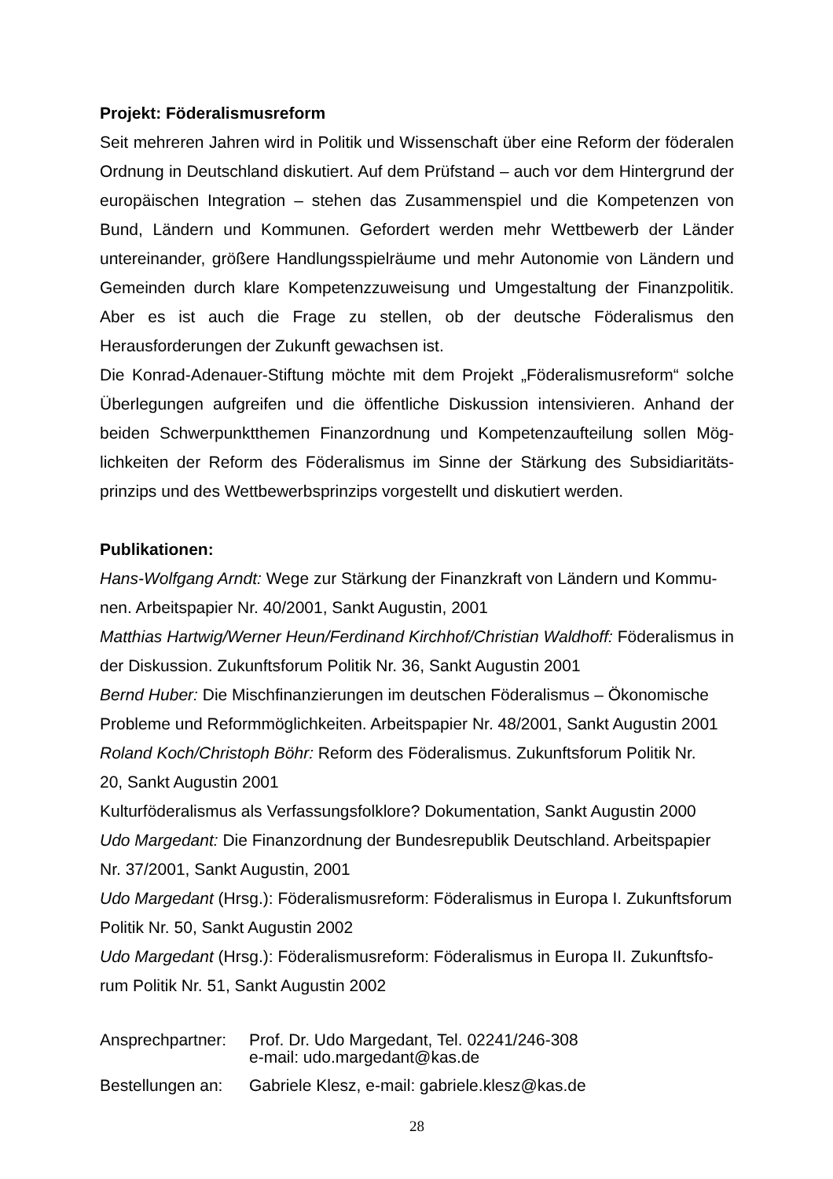Projekt: Föderalismusreform
Seit mehreren Jahren wird in Politik und Wissenschaft über eine Reform der födera­len Ordnung in Deutschland diskutiert. Auf dem Prüfstand – auch vor dem Hinter­grund der europäischen Integration – stehen das Zusammenspiel und die Kompe­tenzen von Bund, Ländern und Kommunen. Gefordert werden mehr Wettbewerb der Länder untereinander, größere Handlungsspielräume und mehr Autonomie von Län­dern und Gemeinden durch klare Kompetenzzuweisung und Umgestaltung der Fi­nanzpolitik. Aber es ist auch die Frage zu stellen, ob der deutsche Föderalismus den Herausforderungen der Zukunft gewachsen ist.
Die Konrad-Adenauer-Stiftung möchte mit dem Projekt „Föderalismusreform“ solche Überlegungen aufgreifen und die öffentliche Diskussion intensivieren. Anhand der beiden Schwerpunktthemen Finanzordnung und Kompetenzaufteilung sollen Mög­lichkeiten der Reform des Föderalismus im Sinne der Stärkung des Subsidiaritäts­prinzips und des Wettbewerbsprinzips vorgestellt und diskutiert werden.
Publikationen:
Hans-Wolfgang Arndt: Wege zur Stärkung der Finanzkraft von Ländern und Kommu­nen. Arbeitspapier Nr. 40/2001, Sankt Augustin, 2001
Matthias Hartwig/Werner Heun/Ferdinand Kirchhof/Christian Waldhoff: Föderalismus in der Diskussion. Zukunftsforum Politik Nr. 36, Sankt Augustin 2001
Bernd Huber: Die Mischfinanzierungen im deutschen Föderalismus – Ökonomische Probleme und Reformmöglichkeiten. Arbeitspapier Nr. 48/2001, Sankt Augustin 2001
Roland Koch/Christoph Böhr: Reform des Föderalismus. Zukunftsforum Politik Nr.
20, Sankt Augustin 2001
Kulturföderalismus als Verfassungsfolklore? Dokumentation, Sankt Augustin 2000
Udo Margedant: Die Finanzordnung der Bundesrepublik Deutschland. Arbeitspapier Nr. 37/2001, Sankt Augustin, 2001
Udo Margedant (Hrsg.): Föderalismusreform: Föderalismus in Europa I. Zukunftsfo­rum Politik Nr. 50, Sankt Augustin 2002
Udo Margedant (Hrsg.): Föderalismusreform: Föderalismus in Europa II. Zukunftsfo­rum Politik Nr. 51, Sankt Augustin 2002
| Ansprechpartner: | Prof. Dr. Udo Margedant, Tel. 02241/246-308 e-mail: udo.margedant@kas.de |
| Bestellungen an: | Gabriele Klesz, e-mail: gabriele.klesz@kas.de |
28